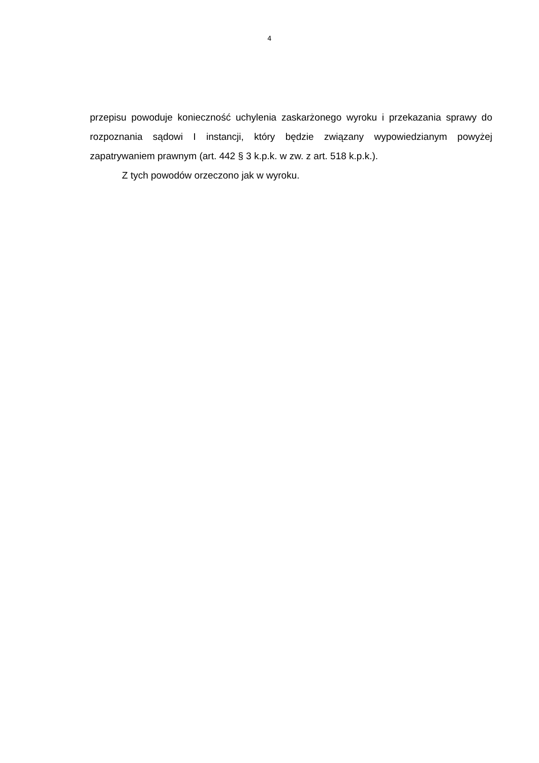4
przepisu powoduje konieczność uchylenia zaskarżonego wyroku i przekazania sprawy do rozpoznania sądowi I instancji, który będzie związany wypowiedzianym powyżej zapatrywaniem prawnym (art. 442 § 3 k.p.k. w zw. z art. 518 k.p.k.).
Z tych powodów orzeczono jak w wyroku.